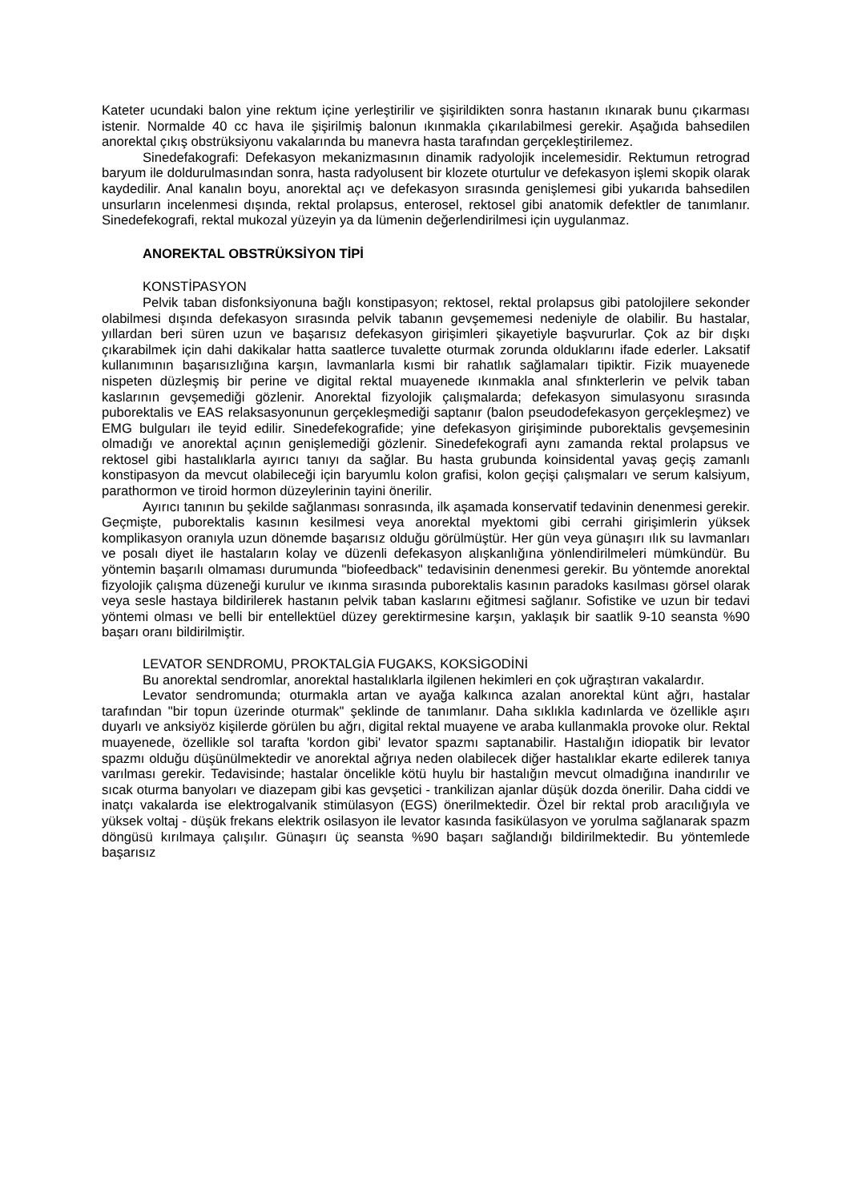Kateter ucundaki balon yine rektum içine yerleştirilir ve şişirildikten sonra hastanın ıkınarak bunu çıkarması istenir. Normalde 40 cc hava ile şişirilmiş balonun ıkınmakla çıkarılabilmesi gerekir. Aşağıda bahsedilen anorektal çıkış obstrüksiyonu vakalarında bu manevra hasta tarafından gerçekleştirilemez.
Sinedefakografi: Defekasyon mekanizmasının dinamik radyolojik incelemesidir. Rektumun retrograd baryum ile doldurulmasından sonra, hasta radyolusent bir klozete oturtulur ve defekasyon işlemi skopik olarak kaydedilir. Anal kanalın boyu, anorektal açı ve defekasyon sırasında genişlemesi gibi yukarıda bahsedilen unsurların incelenmesi dışında, rektal prolapsus, enterosel, rektosel gibi anatomik defektler de tanımlanır. Sinedefekografi, rektal mukozal yüzeyin ya da lümenin değerlendirilmesi için uygulanmaz.
ANOREKTAL OBSTRÜKSİYON TİPİ
KONSTİPASYON
Pelvik taban disfonksiyonuna bağlı konstipasyon; rektosel, rektal prolapsus gibi patolojilere sekonder olabilmesi dışında defekasyon sırasında pelvik tabanın gevşememesi nedeniyle de olabilir. Bu hastalar, yıllardan beri süren uzun ve başarısız defekasyon girişimleri şikayetiyle başvururlar. Çok az bir dışkı çıkarabilmek için dahi dakikalar hatta saatlerce tuvalette oturmak zorunda olduklarını ifade ederler. Laksatif kullanımının başarısızlığına karşın, lavmanlarla kısmi bir rahatlık sağlamaları tipiktir. Fizik muayenede nispeten düzleşmiş bir perine ve digital rektal muayenede ıkınmakla anal sfınkterlerin ve pelvik taban kaslarının gevşemediği gözlenir. Anorektal fizyolojik çalışmalarda; defekasyon simulasyonu sırasında puborektalis ve EAS relaksasyonunun gerçekleşmediği saptanır (balon pseudodefekasyon gerçekleşmez) ve EMG bulguları ile teyid edilir. Sinedefekografide; yine defekasyon girişiminde puborektalis gevşemesinin olmadığı ve anorektal açının genişlemediği gözlenir. Sinedefekografi aynı zamanda rektal prolapsus ve rektosel gibi hastalıklarla ayırıcı tanıyı da sağlar. Bu hasta grubunda koinsidental yavaş geçiş zamanlı konstipasyon da mevcut olabileceği için baryumlu kolon grafisi, kolon geçişi çalışmaları ve serum kalsiyum, parathormon ve tiroid hormon düzeylerinin tayini önerilir.
Ayırıcı tanının bu şekilde sağlanması sonrasında, ilk aşamada konservatif tedavinin denenmesi gerekir. Geçmişte, puborektalis kasının kesilmesi veya anorektal myektomi gibi cerrahi girişimlerin yüksek komplikasyon oranıyla uzun dönemde başarısız olduğu görülmüştür. Her gün veya günaşırı ılık su lavmanları ve posalı diyet ile hastaların kolay ve düzenli defekasyon alışkanlığına yönlendirilmeleri mümkündür. Bu yöntemin başarılı olmaması durumunda "biofeedback" tedavisinin denenmesi gerekir. Bu yöntemde anorektal fizyolojik çalışma düzeneği kurulur ve ıkınma sırasında puborektalis kasının paradoks kasılması görsel olarak veya sesle hastaya bildirilerek hastanın pelvik taban kaslarını eğitmesi sağlanır. Sofistike ve uzun bir tedavi yöntemi olması ve belli bir entellektüel düzey gerektirmesine karşın, yaklaşık bir saatlik 9-10 seansta %90 başarı oranı bildirilmiştir.
LEVATOR SENDROMU, PROKTALGİA FUGAKS, KOKSİGODİNİ
Bu anorektal sendromlar, anorektal hastalıklarla ilgilenen hekimleri en çok uğraştıran vakalardır.
Levator sendromunda; oturmakla artan ve ayağa kalkınca azalan anorektal künt ağrı, hastalar tarafından "bir topun üzerinde oturmak" şeklinde de tanımlanır. Daha sıklıkla kadınlarda ve özellikle aşırı duyarlı ve anksiyöz kişilerde görülen bu ağrı, digital rektal muayene ve araba kullanmakla provoke olur. Rektal muayenede, özellikle sol tarafta 'kordon gibi' levator spazmı saptanabilir. Hastalığın idiopatik bir levator spazmı olduğu düşünülmektedir ve anorektal ağrıya neden olabilecek diğer hastalıklar ekarte edilerek tanıya varılması gerekir. Tedavisinde; hastalar öncelikle kötü huylu bir hastalığın mevcut olmadığına inandırılır ve sıcak oturma banyoları ve diazepam gibi kas gevşetici - trankilizan ajanlar düşük dozda önerilir. Daha ciddi ve inatçı vakalarda ise elektrogalvanik stimülasyon (EGS) önerilmektedir. Özel bir rektal prob aracılığıyla ve yüksek voltaj - düşük frekans elektrik osilasyon ile levator kasında fasikülasyon ve yorulma sağlanarak spazm döngüsü kırılmaya çalışılır. Günaşırı üç seansta %90 başarı sağlandığı bildirilmektedir. Bu yöntemlede başarısız